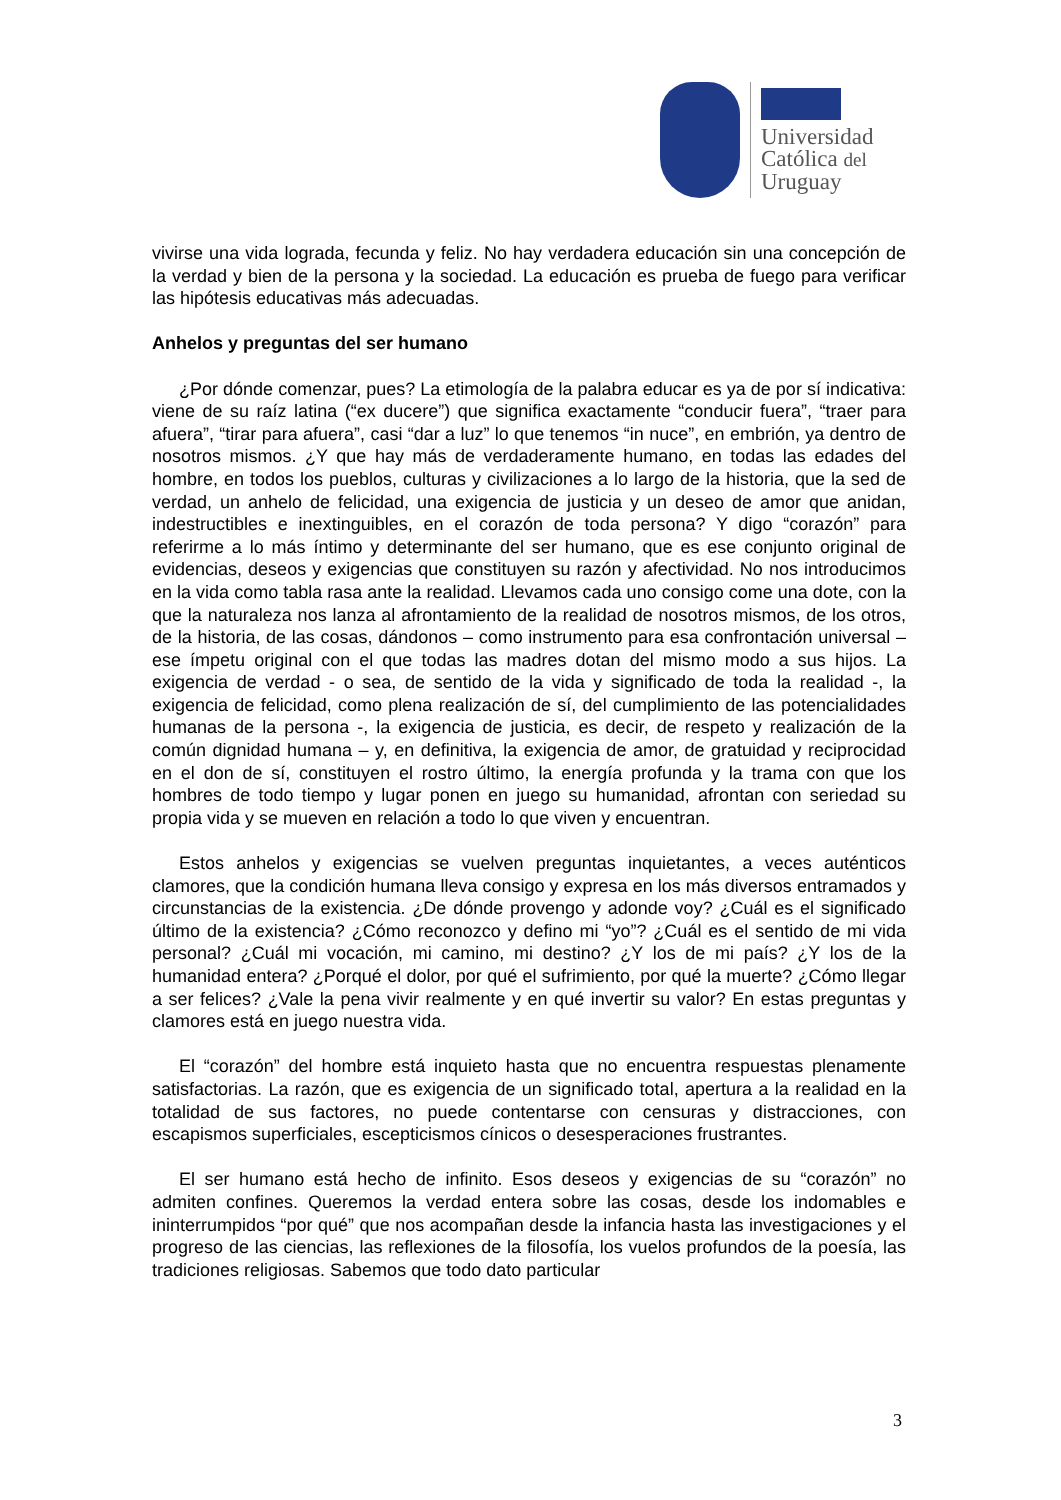Universidad
Católica del
Uruguay
vivirse una vida lograda, fecunda y feliz. No hay verdadera educación sin una concepción de la verdad y bien de la persona y la sociedad. La educación es prueba de fuego para verificar las hipótesis educativas más adecuadas.
Anhelos y preguntas del ser humano
¿Por dónde comenzar, pues? La etimología de la palabra educar es ya de por sí indicativa: viene de su raíz latina (“ex ducere”) que significa exactamente “conducir fuera”, “traer para afuera”, “tirar para afuera”, casi “dar a luz” lo que tenemos “in nuce”, en embrión, ya dentro de nosotros mismos. ¿Y que hay más de verdaderamente humano, en todas las edades del hombre, en todos los pueblos, culturas y civilizaciones a lo largo de la historia, que la sed de verdad, un anhelo de felicidad, una exigencia de justicia y un deseo de amor que anidan, indestructibles e inextinguibles, en el corazón de toda persona? Y digo “corazón” para referirme a lo más íntimo y determinante del ser humano, que es ese conjunto original de evidencias, deseos y exigencias que constituyen su razón y afectividad. No nos introducimos en la vida como tabla rasa ante la realidad. Llevamos cada uno consigo come una dote, con la que la naturaleza nos lanza al afrontamiento de la realidad de nosotros mismos, de los otros, de la historia, de las cosas, dándonos – como instrumento para esa confrontación universal – ese ímpetu original con el que todas las madres dotan del mismo modo a sus hijos. La exigencia de verdad - o sea, de sentido de la vida y significado de toda la realidad -, la exigencia de felicidad, como plena realización de sí, del cumplimiento de las potencialidades humanas de la persona -, la exigencia de justicia, es decir, de respeto y realización de la común dignidad humana – y, en definitiva, la exigencia de amor, de gratuidad y reciprocidad en el don de sí, constituyen el rostro último, la energía profunda y la trama con que los hombres de todo tiempo y lugar ponen en juego su humanidad, afrontan con seriedad su propia vida y se mueven en relación a todo lo que viven y encuentran.
Estos anhelos y exigencias se vuelven preguntas inquietantes, a veces auténticos clamores, que la condición humana lleva consigo y expresa en los más diversos entramados y circunstancias de la existencia. ¿De dónde provengo y adonde voy? ¿Cuál es el significado último de la existencia? ¿Cómo reconozco y defino mi “yo”? ¿Cuál es el sentido de mi vida personal? ¿Cuál mi vocación, mi camino, mi destino? ¿Y los de mi país? ¿Y los de la humanidad entera? ¿Porqué el dolor, por qué el sufrimiento, por qué la muerte? ¿Cómo llegar a ser felices? ¿Vale la pena vivir realmente y en qué invertir su valor? En estas preguntas y clamores está en juego nuestra vida.
El “corazón” del hombre está inquieto hasta que no encuentra respuestas plenamente satisfactorias. La razón, que es exigencia de un significado total, apertura a la realidad en la totalidad de sus factores, no puede contentarse con censuras y distracciones, con escapismos superficiales, escepticismos cínicos o desesperaciones frustrantes.
El ser humano está hecho de infinito. Esos deseos y exigencias de su “corazón” no admiten confines. Queremos la verdad entera sobre las cosas, desde los indomables e ininterrumpidos “por qué” que nos acompañan desde la infancia hasta las investigaciones y el progreso de las ciencias, las reflexiones de la filosofía, los vuelos profundos de la poesía, las tradiciones religiosas. Sabemos que todo dato particular
3